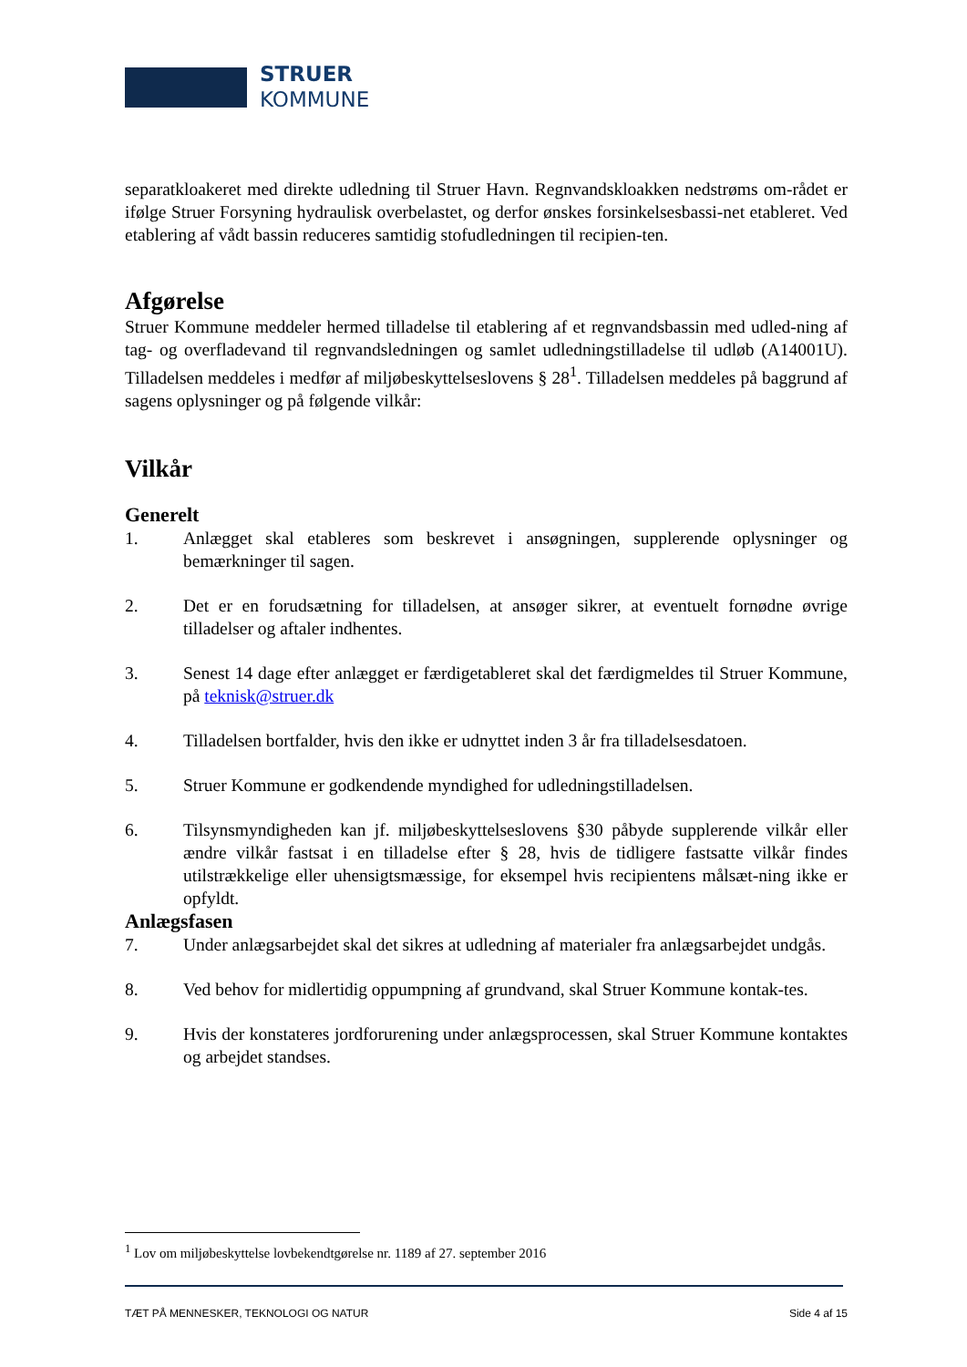STRUER
KOMMUNE
separatkloakeret med direkte udledning til Struer Havn. Regnvandskloakken nedstrøms om-rådet er ifølge Struer Forsyning hydraulisk overbelastet, og derfor ønskes forsinkelsesbassi-net etableret. Ved etablering af vådt bassin reduceres samtidig stofudledningen til recipien-ten.
Afgørelse
Struer Kommune meddeler hermed tilladelse til etablering af et regnvandsbassin med udled-ning af tag- og overfladevand til regnvandsledningen og samlet udledningstilladelse til udløb (A14001U). Tilladelsen meddeles i medfør af miljøbeskyttelseslovens § 28<sup>1</sup>. Tilladelsen meddeles på baggrund af sagens oplysninger og på følgende vilkår:
Vilkår
Generelt
1. Anlægget skal etableres som beskrevet i ansøgningen, supplerende oplysninger og bemærkninger til sagen.
2. Det er en forudsætning for tilladelsen, at ansøger sikrer, at eventuelt fornødne øvrige tilladelser og aftaler indhentes.
3. Senest 14 dage efter anlægget er færdigetableret skal det færdigmeldes til Struer Kommune, på teknisk@struer.dk
4. Tilladelsen bortfalder, hvis den ikke er udnyttet inden 3 år fra tilladelsesdatoen.
5. Struer Kommune er godkendende myndighed for udledningstilladelsen.
6. Tilsynsmyndigheden kan jf. miljøbeskyttelseslovens §30 påbyde supplerende vilkår eller ændre vilkår fastsat i en tilladelse efter § 28, hvis de tidligere fastsatte vilkår findes utilstrækkelige eller uhensigtsmæssige, for eksempel hvis recipientens målsæt-ning ikke er opfyldt.
Anlægsfasen
7. Under anlægsarbejdet skal det sikres at udledning af materialer fra anlægsarbejdet undgås.
8. Ved behov for midlertidig oppumpning af grundvand, skal Struer Kommune kontak-tes.
9. Hvis der konstateres jordforurening under anlægsprocessen, skal Struer Kommune kontaktes og arbejdet standses.
<sup>1</sup> Lov om miljøbeskyttelse lovbekendtgørelse nr. 1189 af 27. september 2016
TÆT PÅ MENNESKER, TEKNOLOGI OG NATUR Side 4 af 15